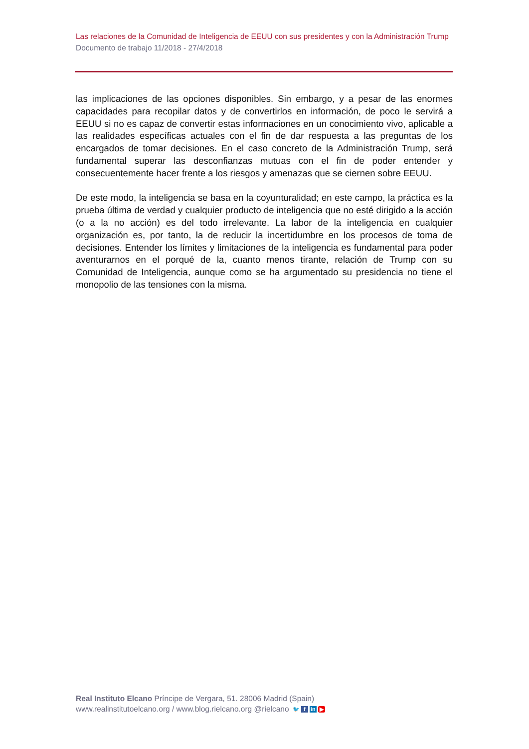Las relaciones de la Comunidad de Inteligencia de EEUU con sus presidentes y con la Administración Trump
Documento de trabajo 11/2018 - 27/4/2018
las implicaciones de las opciones disponibles. Sin embargo, y a pesar de las enormes capacidades para recopilar datos y de convertirlos en información, de poco le servirá a EEUU si no es capaz de convertir estas informaciones en un conocimiento vivo, aplicable a las realidades específicas actuales con el fin de dar respuesta a las preguntas de los encargados de tomar decisiones. En el caso concreto de la Administración Trump, será fundamental superar las desconfianzas mutuas con el fin de poder entender y consecuentemente hacer frente a los riesgos y amenazas que se ciernen sobre EEUU.
De este modo, la inteligencia se basa en la coyunturalidad; en este campo, la práctica es la prueba última de verdad y cualquier producto de inteligencia que no esté dirigido a la acción (o a la no acción) es del todo irrelevante. La labor de la inteligencia en cualquier organización es, por tanto, la de reducir la incertidumbre en los procesos de toma de decisiones. Entender los límites y limitaciones de la inteligencia es fundamental para poder aventurarnos en el porqué de la, cuanto menos tirante, relación de Trump con su Comunidad de Inteligencia, aunque como se ha argumentado su presidencia no tiene el monopolio de las tensiones con la misma.
Real Instituto Elcano Príncipe de Vergara, 51. 28006 Madrid (Spain)
www.realinstitutoelcano.org / www.blog.rielcano.org @rielcano 🐦 f in ▶